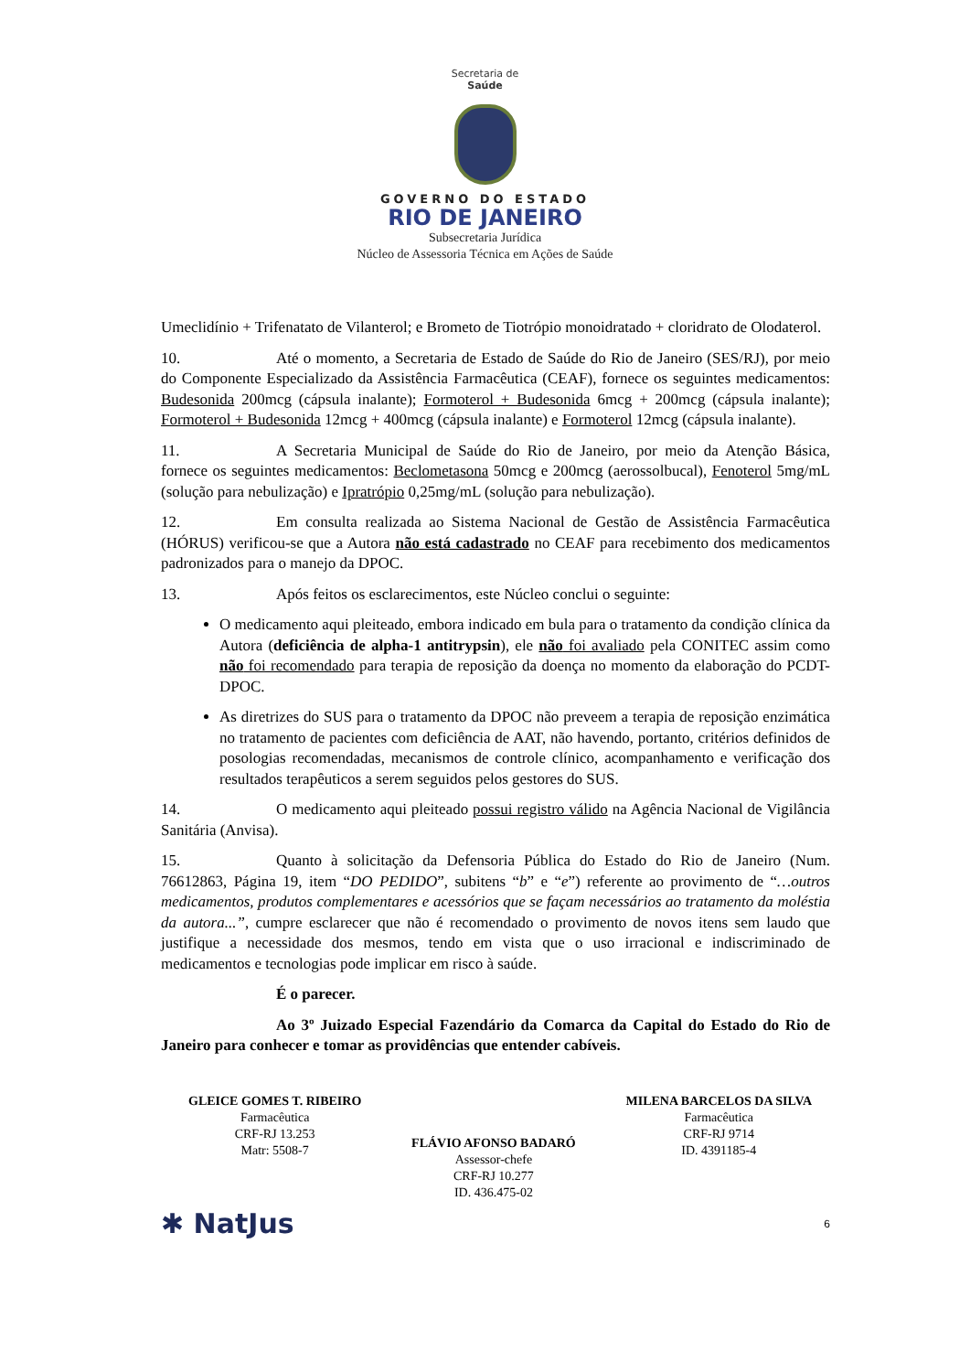Secretaria de
Saúde
GOVERNO DO ESTADO
RIO DE JANEIRO
Subsecretaria Jurídica
Núcleo de Assessoria Técnica em Ações de Saúde
Umeclidínio + Trifenatato de Vilanterol; e Brometo de Tiotrópio monoidratado + cloridrato de Olodaterol.
10. Até o momento, a Secretaria de Estado de Saúde do Rio de Janeiro (SES/RJ), por meio do Componente Especializado da Assistência Farmacêutica (CEAF), fornece os seguintes medicamentos: Budesonida 200mcg (cápsula inalante); Formoterol + Budesonida 6mcg + 200mcg (cápsula inalante); Formoterol + Budesonida 12mcg + 400mcg (cápsula inalante) e Formoterol 12mcg (cápsula inalante).
11. A Secretaria Municipal de Saúde do Rio de Janeiro, por meio da Atenção Básica, fornece os seguintes medicamentos: Beclometasona 50mcg e 200mcg (aerossolbucal), Fenoterol 5mg/mL (solução para nebulização) e Ipratrópio 0,25mg/mL (solução para nebulização).
12. Em consulta realizada ao Sistema Nacional de Gestão de Assistência Farmacêutica (HÓRUS) verificou-se que a Autora não está cadastrado no CEAF para recebimento dos medicamentos padronizados para o manejo da DPOC.
13. Após feitos os esclarecimentos, este Núcleo conclui o seguinte:
O medicamento aqui pleiteado, embora indicado em bula para o tratamento da condição clínica da Autora (deficiência de alpha-1 antitrypsin), ele não foi avaliado pela CONITEC assim como não foi recomendado para terapia de reposição da doença no momento da elaboração do PCDT-DPOC.
As diretrizes do SUS para o tratamento da DPOC não preveem a terapia de reposição enzimática no tratamento de pacientes com deficiência de AAT, não havendo, portanto, critérios definidos de posologias recomendadas, mecanismos de controle clínico, acompanhamento e verificação dos resultados terapêuticos a serem seguidos pelos gestores do SUS.
14. O medicamento aqui pleiteado possui registro válido na Agência Nacional de Vigilância Sanitária (Anvisa).
15. Quanto à solicitação da Defensoria Pública do Estado do Rio de Janeiro (Num. 76612863, Página 19, item “DO PEDIDO”, subitens “b” e “e”) referente ao provimento de “…outros medicamentos, produtos complementares e acessórios que se façam necessários ao tratamento da moléstia da autora...”, cumpre esclarecer que não é recomendado o provimento de novos itens sem laudo que justifique a necessidade dos mesmos, tendo em vista que o uso irracional e indiscriminado de medicamentos e tecnologias pode implicar em risco à saúde.
É o parecer.
Ao 3º Juizado Especial Fazendário da Comarca da Capital do Estado do Rio de Janeiro para conhecer e tomar as providências que entender cabíveis.
GLEICE GOMES T. RIBEIRO
Farmacêutica
CRF-RJ 13.253
Matr: 5508-7
FLÁVIO AFONSO BADARÓ
Assessor-chefe
CRF-RJ 10.277
ID. 436.475-02
MILENA BARCELOS DA SILVA
Farmacêutica
CRF-RJ 9714
ID. 4391185-4
✱ NatJus 6